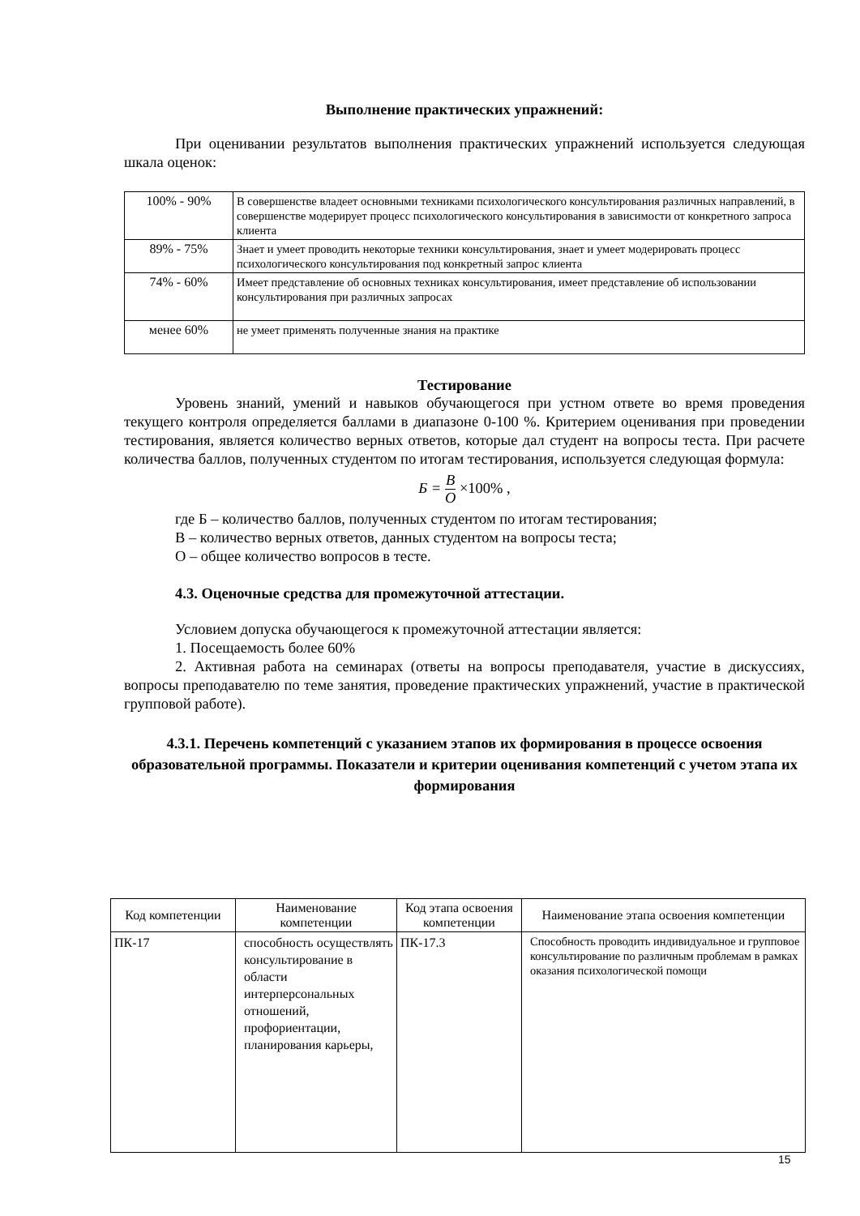Выполнение практических упражнений:
При оценивании результатов выполнения практических упражнений используется следующая шкала оценок:
| 100% - 90% | В совершенстве владеет основными техниками психологического консультирования различных направлений, в совершенстве модерирует процесс психологического консультирования в зависимости от конкретного запроса клиента |
| 89% - 75% | Знает и умеет проводить некоторые техники консультирования, знает и умеет модерировать процесс психологического консультирования под конкретный запрос клиента |
| 74% - 60% | Имеет представление об основных техниках консультирования, имеет представление об использовании консультирования при различных запросах |
| менее 60% | не умеет применять полученные знания на практике |
Тестирование
Уровень знаний, умений и навыков обучающегося при устном ответе во время проведения текущего контроля определяется баллами в диапазоне 0-100 %. Критерием оценивания при проведении тестирования, является количество верных ответов, которые дал студент на вопросы теста. При расчете количества баллов, полученных студентом по итогам тестирования, используется следующая формула:
Б = В О ×100% ,
где Б – количество баллов, полученных студентом по итогам тестирования;
В – количество верных ответов, данных студентом на вопросы теста;
О – общее количество вопросов в тесте.
4.3. Оценочные средства для промежуточной аттестации.
Условием допуска обучающегося к промежуточной аттестации является:
1. Посещаемость более 60%
2. Активная работа на семинарах (ответы на вопросы преподавателя, участие в дискуссиях, вопросы преподавателю по теме занятия, проведение практических упражнений, участие в практической групповой работе).
4.3.1. Перечень компетенций с указанием этапов их формирования в процессе освоения образовательной программы. Показатели и критерии оценивания компетенций с учетом этапа их формирования
| Код компетенции | Наименование компетенции | Код этапа освоения компетенции | Наименование этапа освоения компетенции |
| --- | --- | --- | --- |
| ПК-17 | способность осуществлять консультирование в области интерперсональных отношений, профориентации, планирования карьеры, | ПК-17.3 | Способность проводить индивидуальное и групповое консультирование по различным проблемам в рамках оказания психологической помощи |
15